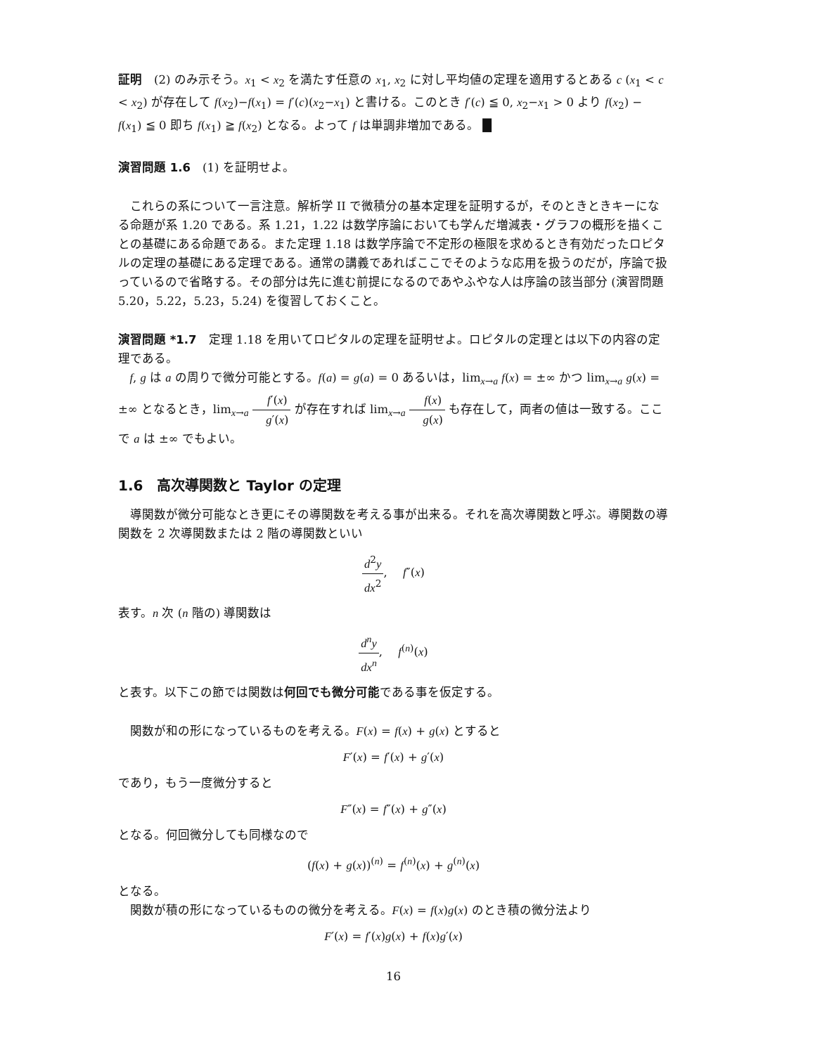証明　(2) のみ示そう。x<sub>1</sub> < x<sub>2</sub> を満たす任意の x<sub>1</sub>, x<sub>2</sub> に対し平均値の定理を適用するとある c (x<sub>1</sub> < c < x<sub>2</sub>) が存在して f(x<sub>2</sub>)−f(x<sub>1</sub>) = f′(c)(x<sub>2</sub>−x<sub>1</sub>) と書ける。このとき f′(c) ≦ 0, x<sub>2</sub>−x<sub>1</sub> > 0 より f(x<sub>2</sub>) − f(x<sub>1</sub>) ≦ 0 即ち f(x<sub>1</sub>) ≧ f(x<sub>2</sub>) となる。よって f は単調非増加である。 █
演習問題 1.6　(1) を証明せよ。
これらの系について一言注意。解析学 II で微積分の基本定理を証明するが，そのときときキーになる命題が系 1.20 である。系 1.21，1.22 は数学序論においても学んだ増減表・グラフの概形を描くことの基礎にある命題である。また定理 1.18 は数学序論で不定形の極限を求めるとき有効だったロピタルの定理の基礎にある定理である。通常の講義であればここでそのような応用を扱うのだが，序論で扱っているので省略する。その部分は先に進む前提になるのであやふやな人は序論の該当部分 (演習問題 5.20，5.22，5.23，5.24) を復習しておくこと。
演習問題 *1.7　定理 1.18 を用いてロピタルの定理を証明せよ。ロピタルの定理とは以下の内容の定理である。
f, g は a の周りで微分可能とする。f(a) = g(a) = 0 あるいは，lim<sub>x→a</sub> f(x) = ±∞ かつ lim<sub>x→a</sub> g(x) = ±∞ となるとき，lim<sub>x→a</sub> f′(x) g′(x) が存在すれば lim<sub>x→a</sub> f(x) g(x) も存在して，両者の値は一致する。ここで a は ±∞ でもよい。
1.6　高次導関数と Taylor の定理
導関数が微分可能なとき更にその導関数を考える事が出来る。それを高次導関数と呼ぶ。導関数の導関数を 2 次導関数または 2 階の導関数といい
d<sup>2</sup>y dx<sup>2</sup>,　 f″(x)
表す。n 次 (n 階の) 導関数は
d<sup>n</sup>y dx<sup>n</sup>,　 f<sup>(n)</sup>(x)
と表す。以下この節では関数は何回でも微分可能である事を仮定する。
関数が和の形になっているものを考える。F(x) = f(x) + g(x) とすると
F′(x) = f′(x) + g′(x)
であり，もう一度微分すると
F″(x) = f″(x) + g″(x)
となる。何回微分しても同様なので
(f(x) + g(x))<sup>(n)</sup> = f<sup>(n)</sup>(x) + g<sup>(n)</sup>(x)
となる。
関数が積の形になっているものの微分を考える。F(x) = f(x)g(x) のとき積の微分法より
F′(x) = f′(x)g(x) + f(x)g′(x)
16